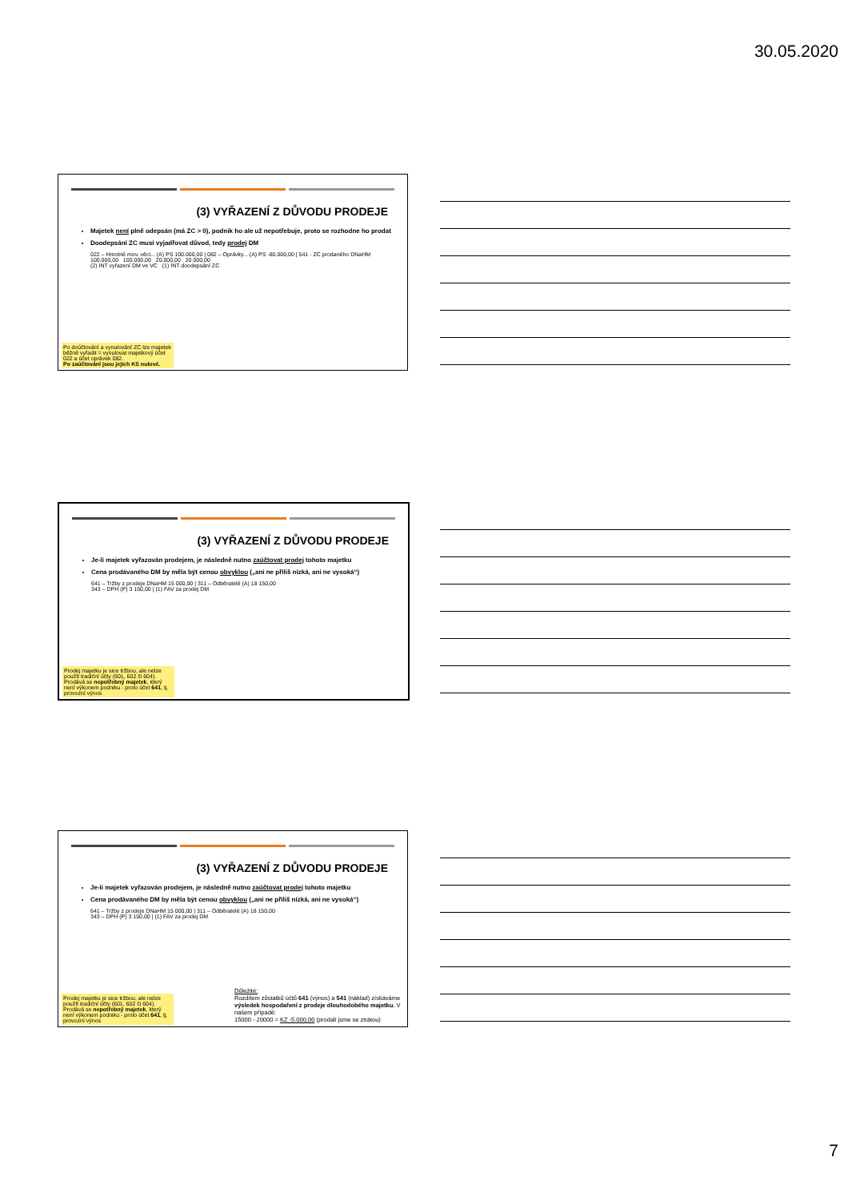30.05.2020
(3) VYŘAZENÍ Z DŮVODU PRODEJE
Majetek není plně odepsán (má ZC > 0), podnik ho ale už nepotřebuje, proto se rozhodne ho prodat
Doodepsání ZC musí vyjadřovat důvod, tedy prodej DM
022 – Hmotné mov. věci... (A) PS 100.000,00 | 082 – Oprávky... (A) PS -80.000,00 | 541 - ZC prodaného DNaHM
100.000,00 100.000,00 20.000,00 20.000,00
(2) INT vyřazení DM ve VC (1) INT doodepsání ZC
Po doúčtování a vynulování ZC lze majetek běžně vyřadit = vynulovat majetkový účet 022 a účet oprávek 082.
Po zaúčtování jsou jejich KS nulové.
(3) VYŘAZENÍ Z DŮVODU PRODEJE
Je-li majetek vyřazován prodejem, je následně nutno zaúčtovat prodej tohoto majetku
Cena prodávaného DM by měla být cenou obvyklou („ani ne příliš nízká, ani ne vysoká“)
641 – Tržby z prodeje DNaHM 15 000,00 | 311 – Odběratelé (A) 18 150,00
343 – DPH (P) 3 150,00 | (1) FAV za prodej DM
Prodej majetku je sice tržbou, ale nelze použít tradiční účty (601, 602 či 604). Prodává se nepotřebný majetek, který není výkonem podniku - proto účet 641, tj. provozní výnos
(3) VYŘAZENÍ Z DŮVODU PRODEJE
Je-li majetek vyřazován prodejem, je následně nutno zaúčtovat prodej tohoto majetku
Cena prodávaného DM by měla být cenou obvyklou („ani ne příliš nízká, ani ne vysoká“)
641 – Tržby z prodeje DNaHM 15 000,00 | 311 – Odběratelé (A) 18 150,00
343 – DPH (P) 3 150,00 | (1) FAV za prodej DM
Prodej majetku je sice tržbou, ale nelze použít tradiční účty (601, 602 či 604). Prodává se nepotřebný majetek, který není výkonem podniku - proto účet 641, tj. provozní výnos
Důležité:
Rozdílem zůstatků účtů 641 (výnos) a 541 (náklad) získáváme výsledek hospodaření z prodeje dlouhodobého majetku. V našem případě:
15000 - 20000 = KZ -5.000,00 (prodali jsme se ztrátou)
7